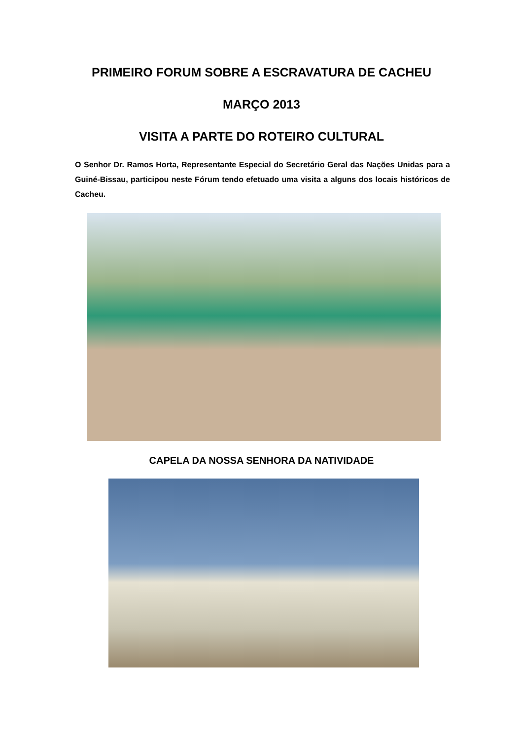PRIMEIRO FORUM SOBRE A ESCRAVATURA DE CACHEU
MARÇO 2013
VISITA A PARTE DO ROTEIRO CULTURAL
O Senhor Dr. Ramos Horta, Representante Especial do Secretário Geral das Nações Unidas para a Guiné-Bissau, participou neste Fórum tendo efetuado uma visita a alguns dos locais históricos de Cacheu.
CAPELA DA NOSSA SENHORA DA NATIVIDADE